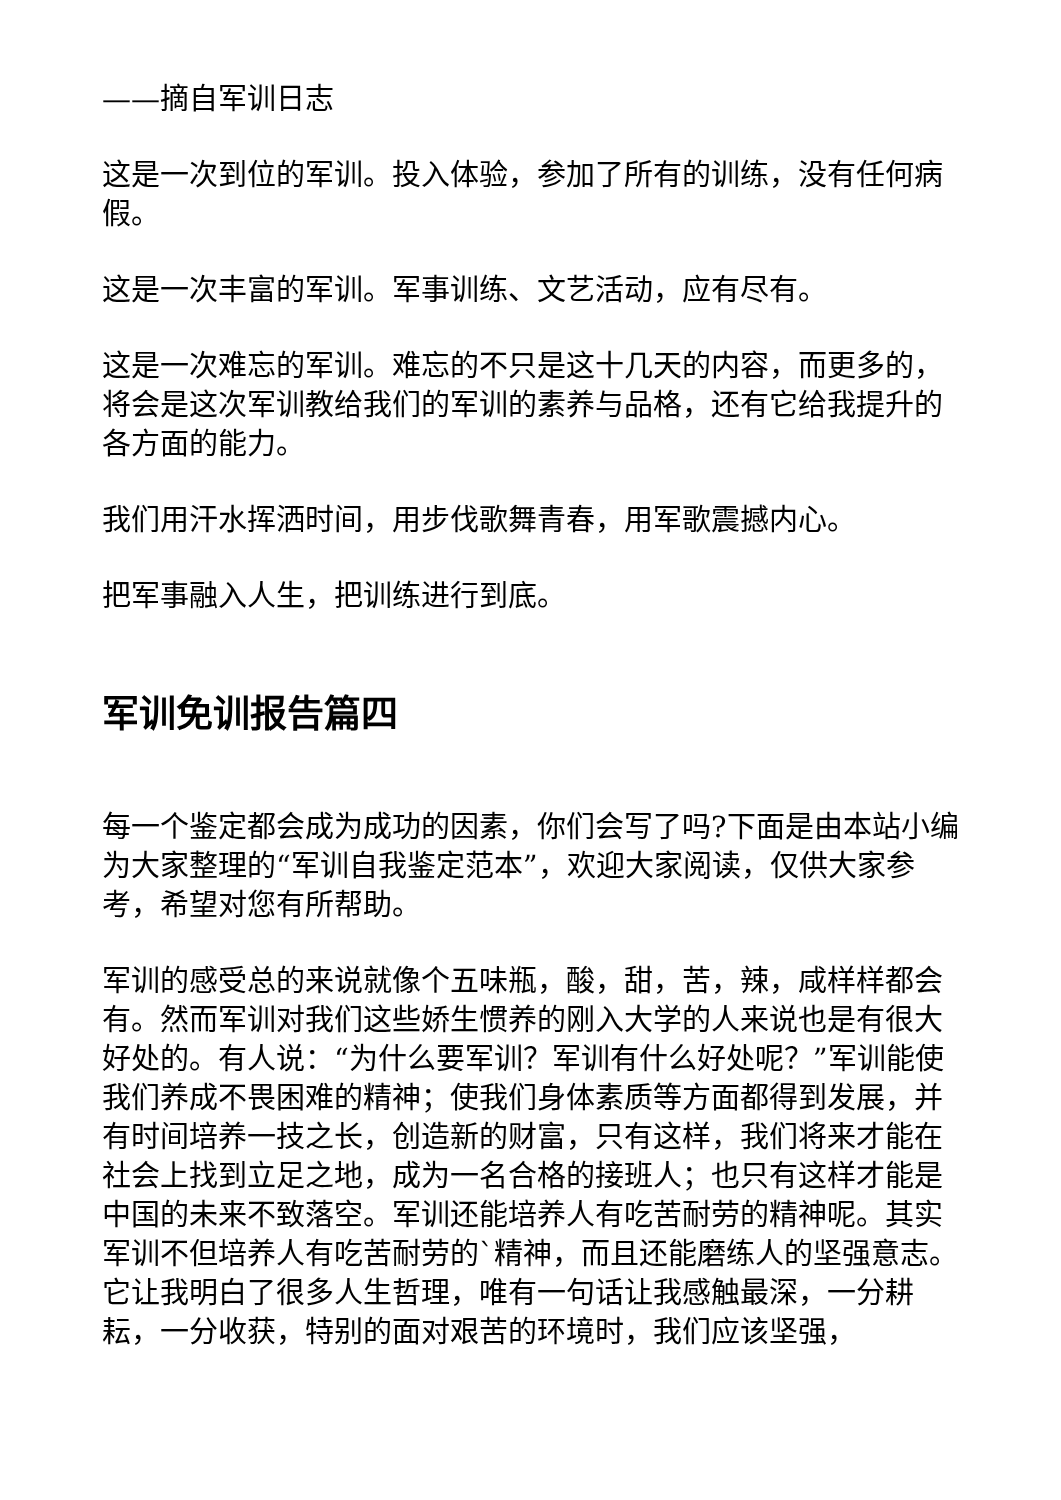——摘自军训日志
这是一次到位的军训。投入体验，参加了所有的训练，没有任何病假。
这是一次丰富的军训。军事训练、文艺活动，应有尽有。
这是一次难忘的军训。难忘的不只是这十几天的内容，而更多的，将会是这次军训教给我们的军训的素养与品格，还有它给我提升的各方面的能力。
我们用汗水挥洒时间，用步伐歌舞青春，用军歌震撼内心。
把军事融入人生，把训练进行到底。
军训免训报告篇四
每一个鉴定都会成为成功的因素，你们会写了吗?下面是由本站小编为大家整理的“军训自我鉴定范本”，欢迎大家阅读，仅供大家参考，希望对您有所帮助。
军训的感受总的来说就像个五味瓶，酸，甜，苦，辣，咸样样都会有。然而军训对我们这些娇生惯养的刚入大学的人来说也是有很大好处的。有人说：“为什么要军训？军训有什么好处呢？”军训能使我们养成不畏困难的精神；使我们身体素质等方面都得到发展，并有时间培养一技之长，创造新的财富，只有这样，我们将来才能在社会上找到立足之地，成为一名合格的接班人；也只有这样才能是中国的未来不致落空。军训还能培养人有吃苦耐劳的精神呢。其实军训不但培养人有吃苦耐劳的`精神，而且还能磨练人的坚强意志。它让我明白了很多人生哲理，唯有一句话让我感触最深，一分耕耘，一分收获，特别的面对艰苦的环境时，我们应该坚强，